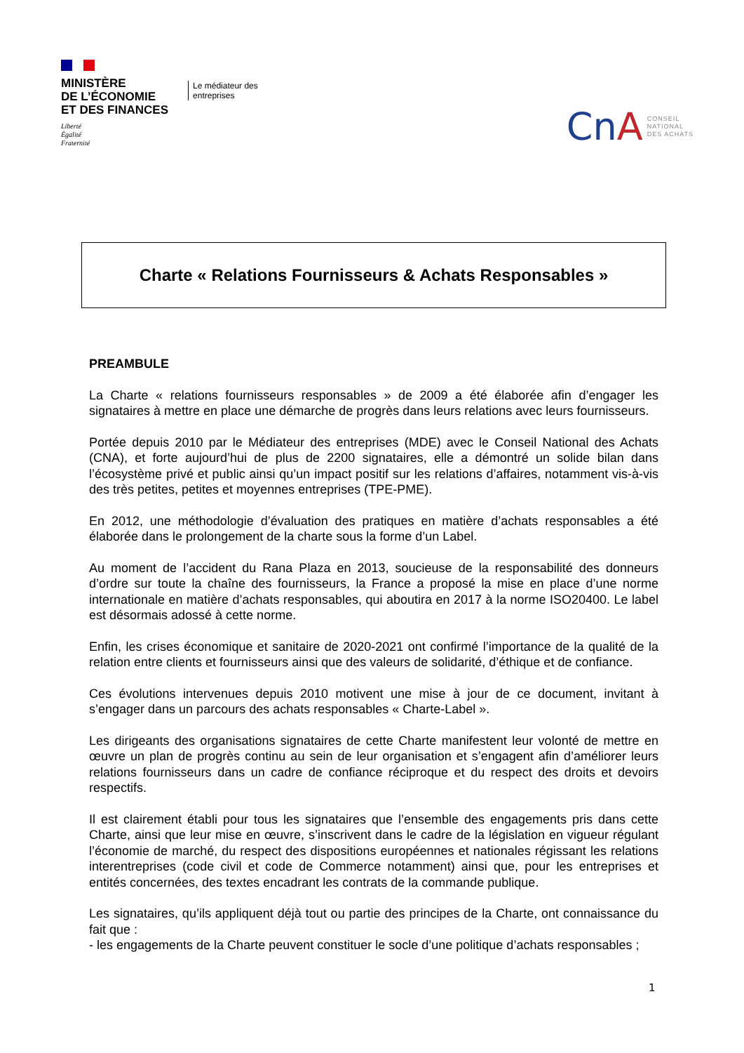MINISTÈRE
DE L’ÉCONOMIE
ET DES FINANCES
Liberté
Égalité
Fraternité
Le médiateur des
entreprises
CnA
CONSEIL
NATIONAL
DES ACHATS
Charte « Relations Fournisseurs & Achats Responsables »
PREAMBULE
La Charte « relations fournisseurs responsables » de 2009 a été élaborée afin d’engager les signataires à mettre en place une démarche de progrès dans leurs relations avec leurs fournisseurs.
Portée depuis 2010 par le Médiateur des entreprises (MDE) avec le Conseil National des Achats (CNA), et forte aujourd’hui de plus de 2200 signataires, elle a démontré un solide bilan dans l’écosystème privé et public ainsi qu’un impact positif sur les relations d’affaires, notamment vis-à-vis des très petites, petites et moyennes entreprises (TPE-PME).
En 2012, une méthodologie d’évaluation des pratiques en matière d’achats responsables a été élaborée dans le prolongement de la charte sous la forme d’un Label.
Au moment de l’accident du Rana Plaza en 2013, soucieuse de la responsabilité des donneurs d’ordre sur toute la chaîne des fournisseurs, la France a proposé la mise en place d’une norme internationale en matière d’achats responsables, qui aboutira en 2017 à la norme ISO20400. Le label est désormais adossé à cette norme.
Enfin, les crises économique et sanitaire de 2020-2021 ont confirmé l’importance de la qualité de la relation entre clients et fournisseurs ainsi que des valeurs de solidarité, d’éthique et de confiance.
Ces évolutions intervenues depuis 2010 motivent une mise à jour de ce document, invitant à s’engager dans un parcours des achats responsables « Charte-Label ».
Les dirigeants des organisations signataires de cette Charte manifestent leur volonté de mettre en œuvre un plan de progrès continu au sein de leur organisation et s’engagent afin d’améliorer leurs relations fournisseurs dans un cadre de confiance réciproque et du respect des droits et devoirs respectifs.
Il est clairement établi pour tous les signataires que l’ensemble des engagements pris dans cette Charte, ainsi que leur mise en œuvre, s’inscrivent dans le cadre de la législation en vigueur régulant l’économie de marché, du respect des dispositions européennes et nationales régissant les relations interentreprises (code civil et code de Commerce notamment) ainsi que, pour les entreprises et entités concernées, des textes encadrant les contrats de la commande publique.
Les signataires, qu’ils appliquent déjà tout ou partie des principes de la Charte, ont connaissance du fait que :
- les engagements de la Charte peuvent constituer le socle d’une politique d’achats responsables ;
1